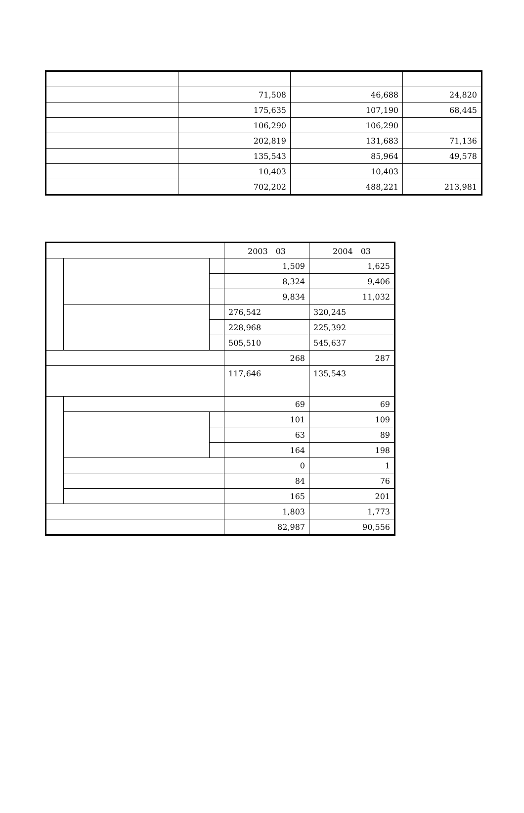| | 71,508 | 46,688 | 24,820 |
| | 175,635 | 107,190 | 68,445 |
| | 106,290 | 106,290 | |
| | 202,819 | 131,683 | 71,136 |
| | 135,543 | 85,964 | 49,578 |
| | 10,403 | 10,403 | |
| | 702,202 | 488,221 | 213,981 |
| | | | | 2003 03 | 2004 03 |
| --- | --- | --- | --- | --- | --- |
| | | | | 1,509 | 1,625 |
| | | | | 8,324 | 9,406 |
| | | | | 9,834 | 11,032 |
| | | | | 276,542 | 320,245 |
| | | | | 228,968 | 225,392 |
| | | | | 505,510 | 545,637 |
| | | | | 268 | 287 |
| | | | | 117,646 | 135,543 |
| | | | | 69 | 69 |
| | | | | 101 | 109 |
| | | | | 63 | 89 |
| | | | | 164 | 198 |
| | | | | 0 | 1 |
| | | | | 84 | 76 |
| | | | | 165 | 201 |
| | | | | 1,803 | 1,773 |
| | | | | 82,987 | 90,556 |